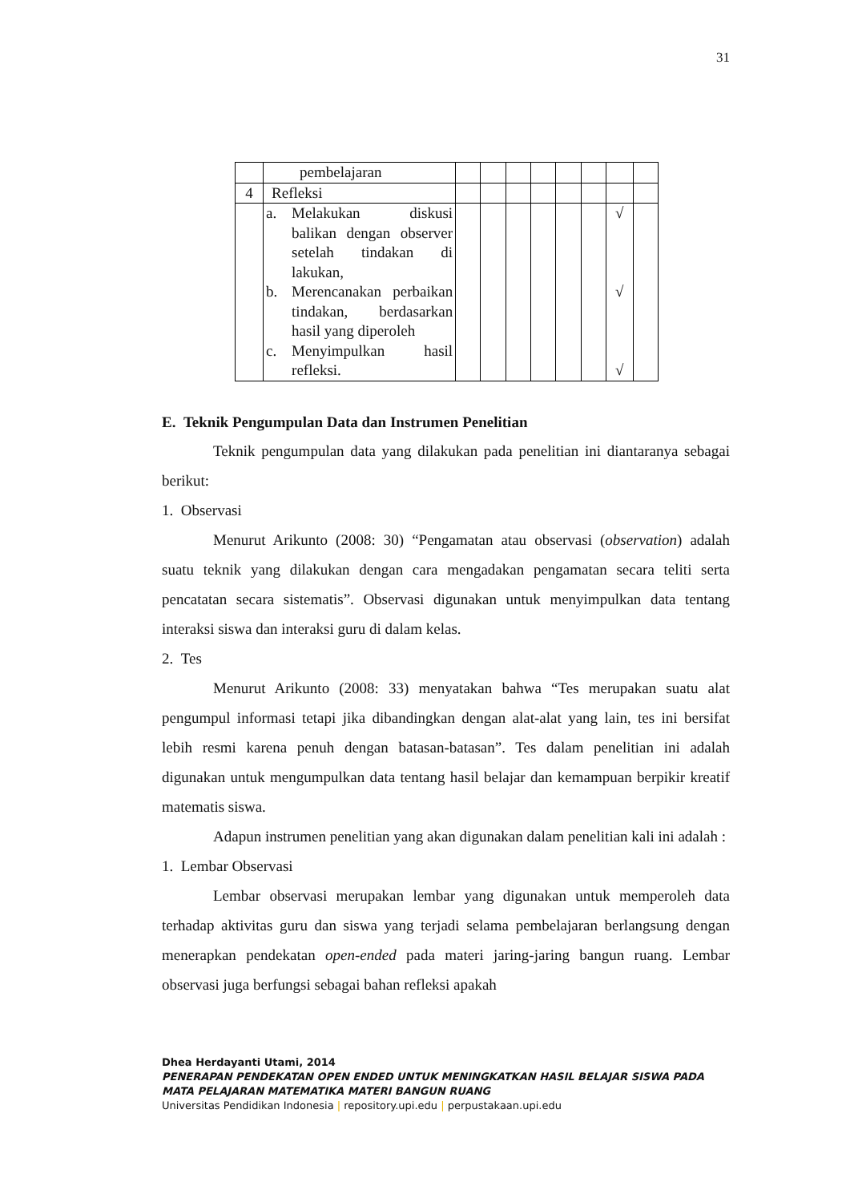31
| | pembelajaran | | | | | | | | |
| 4 | Refleksi | | | | | | | | |
| | a. Melakukan diskusi balikan dengan observer setelah tindakan di lakukan, b. Merencanakan perbaikan tindakan, berdasarkan hasil yang diperoleh c. Menyimpulkan hasil refleksi. | | | | | | | √ √ √ | |
E. Teknik Pengumpulan Data dan Instrumen Penelitian
Teknik pengumpulan data yang dilakukan pada penelitian ini diantaranya sebagai berikut:
1. Observasi
Menurut Arikunto (2008: 30) “Pengamatan atau observasi (observation) adalah suatu teknik yang dilakukan dengan cara mengadakan pengamatan secara teliti serta pencatatan secara sistematis”. Observasi digunakan untuk menyimpulkan data tentang interaksi siswa dan interaksi guru di dalam kelas.
2. Tes
Menurut Arikunto (2008: 33) menyatakan bahwa “Tes merupakan suatu alat pengumpul informasi tetapi jika dibandingkan dengan alat-alat yang lain, tes ini bersifat lebih resmi karena penuh dengan batasan-batasan”. Tes dalam penelitian ini adalah digunakan untuk mengumpulkan data tentang hasil belajar dan kemampuan berpikir kreatif matematis siswa.
Adapun instrumen penelitian yang akan digunakan dalam penelitian kali ini adalah :
1. Lembar Observasi
Lembar observasi merupakan lembar yang digunakan untuk memperoleh data terhadap aktivitas guru dan siswa yang terjadi selama pembelajaran berlangsung dengan menerapkan pendekatan open-ended pada materi jaring-jaring bangun ruang. Lembar observasi juga berfungsi sebagai bahan refleksi apakah
Dhea Herdayanti Utami, 2014
PENERAPAN PENDEKATAN OPEN ENDED UNTUK MENINGKATKAN HASIL BELAJAR SISWA PADA MATA PELAJARAN MATEMATIKA MATERI BANGUN RUANG
Universitas Pendidikan Indonesia | repository.upi.edu | perpustakaan.upi.edu